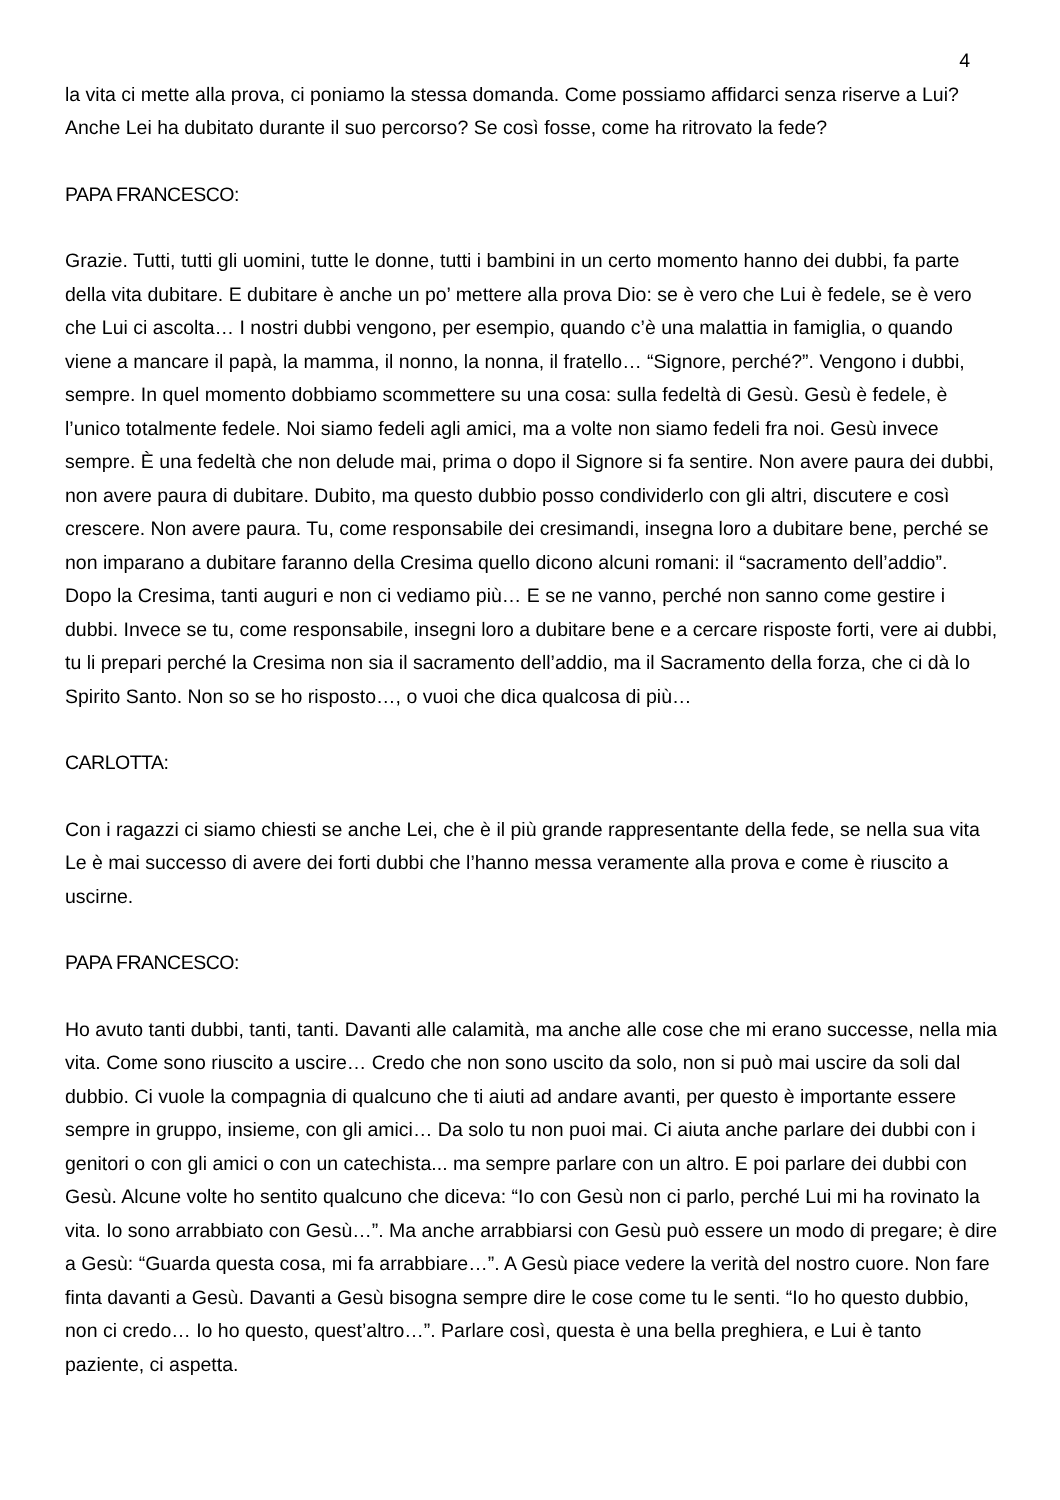4
la vita ci mette alla prova, ci poniamo la stessa domanda. Come possiamo affidarci senza riserve a Lui? Anche Lei ha dubitato durante il suo percorso? Se così fosse, come ha ritrovato la fede?
PAPA FRANCESCO:
Grazie. Tutti, tutti gli uomini, tutte le donne, tutti i bambini in un certo momento hanno dei dubbi, fa parte della vita dubitare. E dubitare è anche un po’ mettere alla prova Dio: se è vero che Lui è fedele, se è vero che Lui ci ascolta… I nostri dubbi vengono, per esempio, quando c’è una malattia in famiglia, o quando viene a mancare il papà, la mamma, il nonno, la nonna, il fratello… “Signore, perché?”. Vengono i dubbi, sempre. In quel momento dobbiamo scommettere su una cosa: sulla fedeltà di Gesù. Gesù è fedele, è l’unico totalmente fedele. Noi siamo fedeli agli amici, ma a volte non siamo fedeli fra noi. Gesù invece sempre. È una fedeltà che non delude mai, prima o dopo il Signore si fa sentire. Non avere paura dei dubbi, non avere paura di dubitare. Dubito, ma questo dubbio posso condividerlo con gli altri, discutere e così crescere. Non avere paura. Tu, come responsabile dei cresimandi, insegna loro a dubitare bene, perché se non imparano a dubitare faranno della Cresima quello dicono alcuni romani: il “sacramento dell’addio”. Dopo la Cresima, tanti auguri e non ci vediamo più… E se ne vanno, perché non sanno come gestire i dubbi. Invece se tu, come responsabile, insegni loro a dubitare bene e a cercare risposte forti, vere ai dubbi, tu li prepari perché la Cresima non sia il sacramento dell’addio, ma il Sacramento della forza, che ci dà lo Spirito Santo. Non so se ho risposto…, o vuoi che dica qualcosa di più…
CARLOTTA:
Con i ragazzi ci siamo chiesti se anche Lei, che è il più grande rappresentante della fede, se nella sua vita Le è mai successo di avere dei forti dubbi che l’hanno messa veramente alla prova e come è riuscito a uscirne.
PAPA FRANCESCO:
Ho avuto tanti dubbi, tanti, tanti. Davanti alle calamità, ma anche alle cose che mi erano successe, nella mia vita. Come sono riuscito a uscire… Credo che non sono uscito da solo, non si può mai uscire da soli dal dubbio. Ci vuole la compagnia di qualcuno che ti aiuti ad andare avanti, per questo è importante essere sempre in gruppo, insieme, con gli amici… Da solo tu non puoi mai. Ci aiuta anche parlare dei dubbi con i genitori o con gli amici o con un catechista... ma sempre parlare con un altro. E poi parlare dei dubbi con Gesù. Alcune volte ho sentito qualcuno che diceva: “Io con Gesù non ci parlo, perché Lui mi ha rovinato la vita. Io sono arrabbiato con Gesù…”. Ma anche arrabbiarsi con Gesù può essere un modo di pregare; è dire a Gesù: “Guarda questa cosa, mi fa arrabbiare…”. A Gesù piace vedere la verità del nostro cuore. Non fare finta davanti a Gesù. Davanti a Gesù bisogna sempre dire le cose come tu le senti. “Io ho questo dubbio, non ci credo… Io ho questo, quest’altro…”. Parlare così, questa è una bella preghiera, e Lui è tanto paziente, ci aspetta.